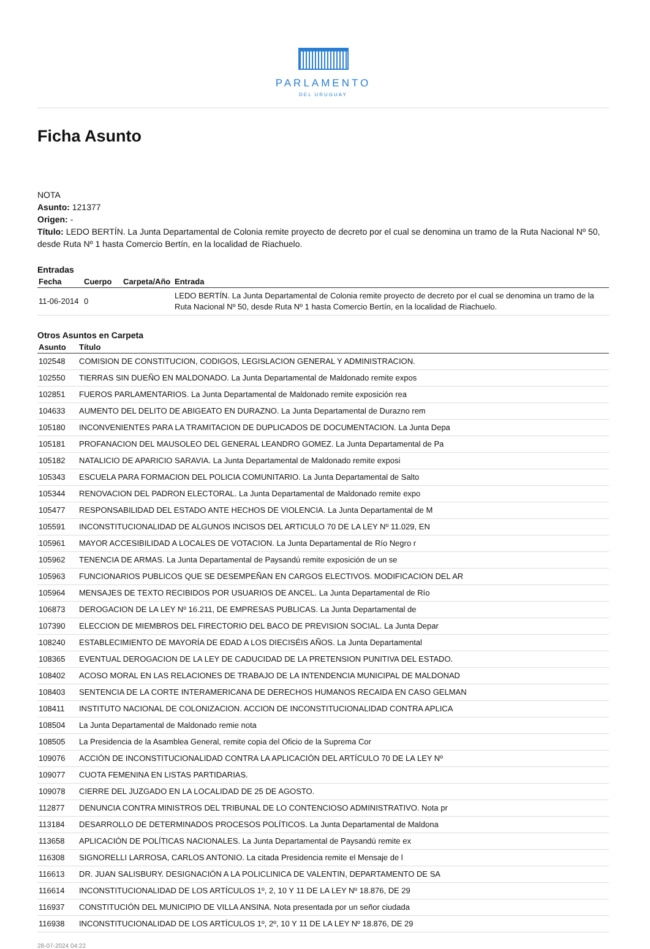PARLAMENTO
DEL URUGUAY
Ficha Asunto
NOTA
Asunto: 121377
Origen: -
Título: LEDO BERTÍN. La Junta Departamental de Colonia remite proyecto de decreto por el cual se denomina un tramo de la Ruta Nacional Nº 50, desde Ruta Nº 1 hasta Comercio Bertín, en la localidad de Riachuelo.
Entradas
| Fecha | Cuerpo | Carpeta/Año | Entrada |
| --- | --- | --- | --- |
| 11-06-2014 | 0 | | LEDO BERTÍN. La Junta Departamental de Colonia remite proyecto de decreto por el cual se denomina un tramo de la Ruta Nacional Nº 50, desde Ruta Nº 1 hasta Comercio Bertín, en la localidad de Riachuelo. |
Otros Asuntos en Carpeta
| Asunto | Título |
| --- | --- |
| 102548 | COMISION DE CONSTITUCION, CODIGOS, LEGISLACION GENERAL Y ADMINISTRACION. |
| 102550 | TIERRAS SIN DUEÑO EN MALDONADO. La Junta Departamental de Maldonado remite expos |
| 102851 | FUEROS PARLAMENTARIOS. La Junta Departamental de Maldonado remite exposición rea |
| 104633 | AUMENTO DEL DELITO DE ABIGEATO EN DURAZNO. La Junta Departamental de Durazno rem |
| 105180 | INCONVENIENTES PARA LA TRAMITACION DE DUPLICADOS DE DOCUMENTACION. La Junta Depa |
| 105181 | PROFANACION DEL MAUSOLEO DEL GENERAL LEANDRO GOMEZ. La Junta Departamental de Pa |
| 105182 | NATALICIO DE APARICIO SARAVIA. La Junta Departamental de Maldonado remite exposi |
| 105343 | ESCUELA PARA FORMACION DEL POLICIA COMUNITARIO. La Junta Departamental de Salto |
| 105344 | RENOVACION DEL PADRON ELECTORAL. La Junta Departamental de Maldonado remite expo |
| 105477 | RESPONSABILIDAD DEL ESTADO ANTE HECHOS DE VIOLENCIA. La Junta Departamental de M |
| 105591 | INCONSTITUCIONALIDAD DE ALGUNOS INCISOS DEL ARTICULO 70 DE LA LEY Nº 11.029, EN |
| 105961 | MAYOR ACCESIBILIDAD A LOCALES DE VOTACION. La Junta Departamental de Río Negro r |
| 105962 | TENENCIA DE ARMAS. La Junta Departamental de Paysandú remite exposición de un se |
| 105963 | FUNCIONARIOS PUBLICOS QUE SE DESEMPEÑAN EN CARGOS ELECTIVOS. MODIFICACION DEL AR |
| 105964 | MENSAJES DE TEXTO RECIBIDOS POR USUARIOS DE ANCEL. La Junta Departamental de Río |
| 106873 | DEROGACION DE LA LEY Nº 16.211, DE EMPRESAS PUBLICAS. La Junta Departamental de |
| 107390 | ELECCION DE MIEMBROS DEL FIRECTORIO DEL BACO DE PREVISION SOCIAL. La Junta Depar |
| 108240 | ESTABLECIMIENTO DE MAYORÍA DE EDAD A LOS DIECISÉIS AÑOS. La Junta Departamental |
| 108365 | EVENTUAL DEROGACION DE LA LEY DE CADUCIDAD DE LA PRETENSION PUNITIVA DEL ESTADO. |
| 108402 | ACOSO MORAL EN LAS RELACIONES DE TRABAJO DE LA INTENDENCIA MUNICIPAL DE MALDONAD |
| 108403 | SENTENCIA DE LA CORTE INTERAMERICANA DE DERECHOS HUMANOS RECAIDA EN CASO GELMAN |
| 108411 | INSTITUTO NACIONAL DE COLONIZACION. ACCION DE INCONSTITUCIONALIDAD CONTRA APLICA |
| 108504 | La Junta Departamental de Maldonado remie nota |
| 108505 | La Presidencia de la Asamblea General, remite copia del Oficio de la Suprema Cor |
| 109076 | ACCIÓN DE INCONSTITUCIONALIDAD CONTRA LA APLICACIÓN DEL ARTÍCULO 70 DE LA LEY Nº |
| 109077 | CUOTA FEMENINA EN LISTAS PARTIDARIAS. |
| 109078 | CIERRE DEL JUZGADO EN LA LOCALIDAD DE 25 DE AGOSTO. |
| 112877 | DENUNCIA CONTRA MINISTROS DEL TRIBUNAL DE LO CONTENCIOSO ADMINISTRATIVO. Nota pr |
| 113184 | DESARROLLO DE DETERMINADOS PROCESOS POLÍTICOS. La Junta Departamental de Maldona |
| 113658 | APLICACIÓN DE POLÍTICAS NACIONALES. La Junta Departamental de Paysandú remite ex |
| 116308 | SIGNORELLI LARROSA, CARLOS ANTONIO. La citada Presidencia remite el Mensaje de l |
| 116613 | DR. JUAN SALISBURY. DESIGNACIÓN A LA POLICLINICA DE VALENTIN, DEPARTAMENTO DE SA |
| 116614 | INCONSTITUCIONALIDAD DE LOS ARTÍCULOS 1º, 2, 10 Y 11 DE LA LEY Nº 18.876, DE 29 |
| 116937 | CONSTITUCIÓN DEL MUNICIPIO DE VILLA ANSINA. Nota presentada por un señor ciudada |
| 116938 | INCONSTITUCIONALIDAD DE LOS ARTÍCULOS 1º, 2º, 10 Y 11 DE LA LEY Nº 18.876, DE 29 |
28-07-2024 04:22